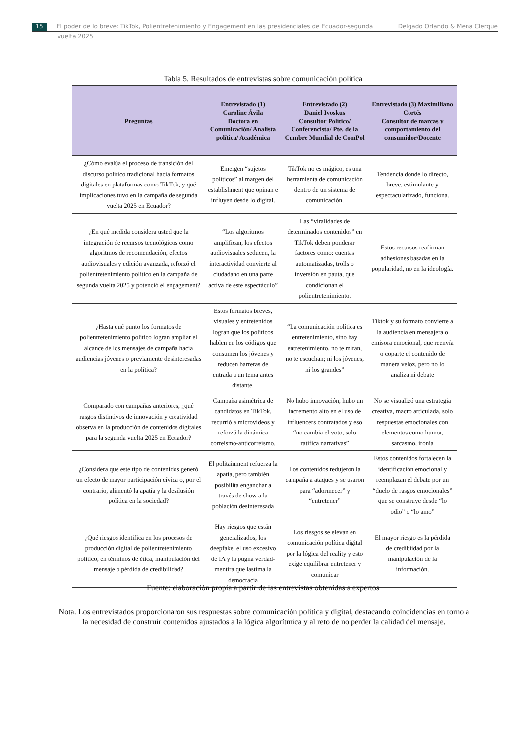15 El poder de lo breve: TikTok, Polientretenimiento y Engagement en las presidenciales de Ecuador-segunda Delgado Orlando & Mena Clerque
vuelta 2025
Tabla 5. Resultados de entrevistas sobre comunicación política
| Preguntas | Entrevistado (1) Caroline Ávila Doctora en Comunicación/ Analista política/ Académica | Entrevistado (2) Daniel Ivoskus Consultor Político/ Conferencista/ Pte. de la Cumbre Mundial de ComPol | Entrevistado (3) Maximiliano Cortés Consultor de marcas y comportamiento del consumidor/Docente |
| --- | --- | --- | --- |
| ¿Cómo evalúa el proceso de transición del discurso político tradicional hacia formatos digitales en plataformas como TikTok, y qué implicaciones tuvo en la campaña de segunda vuelta 2025 en Ecuador? | Emergen “sujetos políticos” al margen del establishment que opinan e influyen desde lo digital. | TikTok no es mágico, es una herramienta de comunicación dentro de un sistema de comunicación. | Tendencia donde lo directo, breve, estimulante y espectacularizado, funciona. |
| ¿En qué medida considera usted que la integración de recursos tecnológicos como algoritmos de recomendación, efectos audiovisuales y edición avanzada, reforzó el polientretenimiento político en la campaña de segunda vuelta 2025 y potenció el engagement? | “Los algoritmos amplifican, los efectos audiovisuales seducen, la interactividad convierte al ciudadano en una parte activa de este espectáculo” | Las “viralidades de determinados contenidos” en TikTok deben ponderar factores como: cuentas automatizadas, trolls o inversión en pauta, que condicionan el polientretenimiento. | Estos recursos reafirman adhesiones basadas en la popularidad, no en la ideología. |
| ¿Hasta qué punto los formatos de polientretenimiento político logran ampliar el alcance de los mensajes de campaña hacia audiencias jóvenes o previamente desinteresadas en la política? | Estos formatos breves, visuales y entretenidos logran que los políticos hablen en los códigos que consumen los jóvenes y reducen barreras de entrada a un tema antes distante. | “La comunicación política es entretenimiento, sino hay entretenimiento, no te miran, no te escuchan; ni los jóvenes, ni los grandes” | Tiktok y su formato convierte a la audiencia en mensajera o emisora emocional, que reenvía o coparte el contenido de manera veloz, pero no lo analiza ni debate |
| Comparado con campañas anteriores, ¿qué rasgos distintivos de innovación y creatividad observa en la producción de contenidos digitales para la segunda vuelta 2025 en Ecuador? | Campaña asimétrica de candidatos en TikTok, recurrió a microvideos y reforzó la dinámica correísmo-anticorreísmo. | No hubo innovación, hubo un incremento alto en el uso de influencers contratados y eso “no cambia el voto, solo ratifica narrativas” | No se visualizó una estrategia creativa, macro articulada, solo respuestas emocionales con elementos como humor, sarcasmo, ironía |
| ¿Considera que este tipo de contenidos generó un efecto de mayor participación cívica o, por el contrario, alimentó la apatía y la desilusión política en la sociedad? | El politainment refuerza la apatía, pero también posibilita enganchar a través de show a la población desinteresada | Los contenidos redujeron la campaña a ataques y se usaron para “adormecer” y “entretener” | Estos contenidos fortalecen la identificación emocional y reemplazan el debate por un “duelo de rasgos emocionales” que se construye desde “lo odio” o “lo amo” |
| ¿Qué riesgos identifica en los procesos de producción digital de polientretenimiento político, en términos de ética, manipulación del mensaje o pérdida de credibilidad? | Hay riesgos que están generalizados, los deepfake, el uso excesivo de IA y la pugna verdad-mentira que lastima la democracia | Los riesgos se elevan en comunicación política digital por la lógica del reality y esto exige equilibrar entretener y comunicar | El mayor riesgo es la pérdida de credibiidad por la manipulación de la información. |
Fuente: elaboración propia a partir de las entrevistas obtenidas a expertos
Nota. Los entrevistados proporcionaron sus respuestas sobre comunicación política y digital, destacando coincidencias en torno a la necesidad de construir contenidos ajustados a la lógica algorítmica y al reto de no perder la calidad del mensaje.